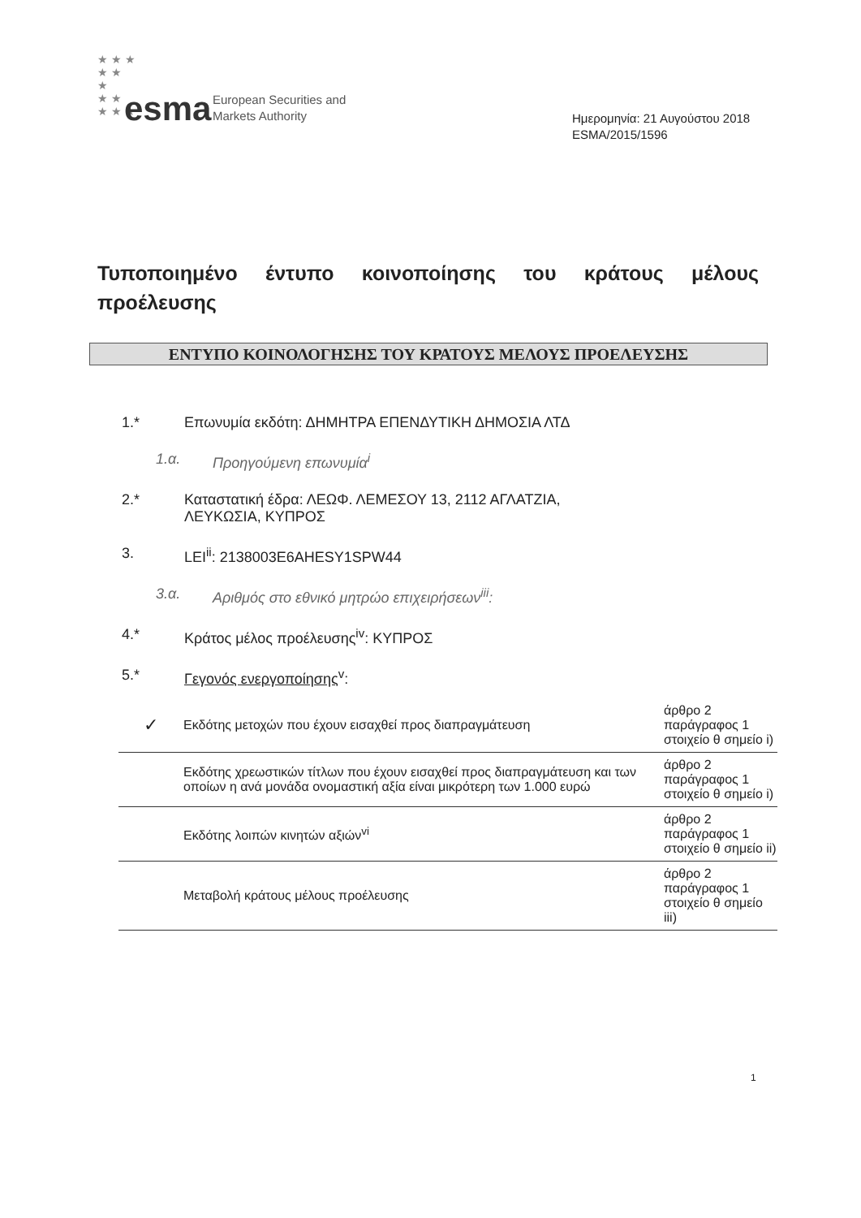★ ★ ★
★ ★
★
★ ★
★ ★ ★
esma
European Securities and
Markets Authority
Ημερομηνία: 21 Αυγούστου 2018
ESMA/2015/1596
Τυποποιημένο έντυπο κοινοποίησης του κράτους μέλους προέλευσης
ΕΝΤΥΠΟ ΚΟΙΝΟΛΟΓΗΣΗΣ ΤΟΥ ΚΡΑΤΟΥΣ ΜΕΛΟΥΣ ΠΡΟΕΛΕΥΣΗΣ
1.* Επωνυμία εκδότη: ΔΗΜΗΤΡΑ ΕΠΕΝΔΥΤΙΚΗ ΔΗΜΟΣΙΑ ΛΤΔ
1.α. Προηγούμενη επωνυμία<sup>i</sup>
2.* Καταστατική έδρα: ΛΕΩΦ. ΛΕΜΕΣΟΥ 13, 2112 ΑΓΛΑΤΖΙΑ,
ΛΕΥΚΩΣΙΑ, ΚΥΠΡΟΣ
3. LEI<sup>ii</sup>: 2138003E6AHESY1SPW44
3.α. Αριθμός στο εθνικό μητρώο επιχειρήσεων<sup>iii</sup>:
4.* Κράτος μέλος προέλευσης<sup>iv</sup>: ΚΥΠΡΟΣ
5.* Γεγονός ενεργοποίησης<sup>v</sup>:
| ✓ | Εκδότης μετοχών που έχουν εισαχθεί προς διαπραγμάτευση | άρθρο 2 παράγραφος 1 στοιχείο θ σημείο i) |
| | Εκδότης χρεωστικών τίτλων που έχουν εισαχθεί προς διαπραγμάτευση και των οποίων η ανά μονάδα ονομαστική αξία είναι μικρότερη των 1.000 ευρώ | άρθρο 2 παράγραφος 1 στοιχείο θ σημείο i) |
| | Εκδότης λοιπών κινητών αξιών<sup>vi</sup> | άρθρο 2 παράγραφος 1 στοιχείο θ σημείο ii) |
| | Μεταβολή κράτους μέλους προέλευσης | άρθρο 2 παράγραφος 1 στοιχείο θ σημείο iii) |
1